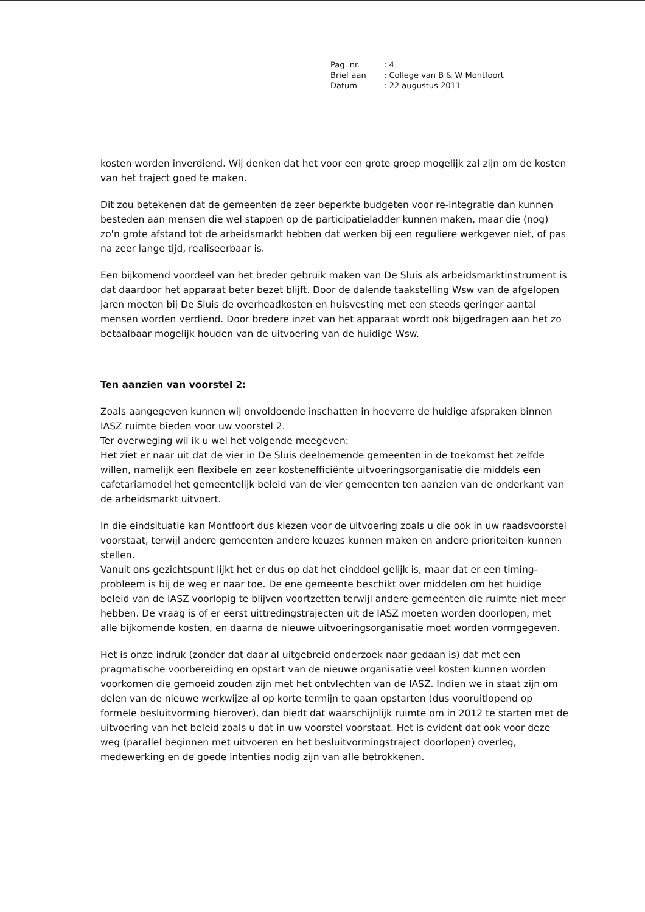| Pag. nr. | : 4 |
| Brief aan | : College van B & W Montfoort |
| Datum | : 22 augustus 2011 |
kosten worden inverdiend. Wij denken dat het voor een grote groep mogelijk zal zijn om de kosten van het traject goed te maken.
Dit zou betekenen dat de gemeenten de zeer beperkte budgeten voor re-integratie dan kunnen besteden aan mensen die wel stappen op de participatieladder kunnen maken, maar die (nog) zo'n grote afstand tot de arbeidsmarkt hebben dat werken bij een reguliere werkgever niet, of pas na zeer lange tijd, realiseerbaar is.
Een bijkomend voordeel van het breder gebruik maken van De Sluis als arbeidsmarktinstrument is dat daardoor het apparaat beter bezet blijft. Door de dalende taakstelling Wsw van de afgelopen jaren moeten bij De Sluis de overheadkosten en huisvesting met een steeds geringer aantal mensen worden verdiend. Door bredere inzet van het apparaat wordt ook bijgedragen aan het zo betaalbaar mogelijk houden van de uitvoering van de huidige Wsw.
Ten aanzien van voorstel 2:
Zoals aangegeven kunnen wij onvoldoende inschatten in hoeverre de huidige afspraken binnen IASZ ruimte bieden voor uw voorstel 2.
Ter overweging wil ik u wel het volgende meegeven:
Het ziet er naar uit dat de vier in De Sluis deelnemende gemeenten in de toekomst het zelfde willen, namelijk een flexibele en zeer kostenefficiënte uitvoeringsorganisatie die middels een cafetariamodel het gemeentelijk beleid van de vier gemeenten ten aanzien van de onderkant van de arbeidsmarkt uitvoert.
In die eindsituatie kan Montfoort dus kiezen voor de uitvoering zoals u die ook in uw raadsvoorstel voorstaat, terwijl andere gemeenten andere keuzes kunnen maken en andere prioriteiten kunnen stellen.
Vanuit ons gezichtspunt lijkt het er dus op dat het einddoel gelijk is, maar dat er een timing-probleem is bij de weg er naar toe. De ene gemeente beschikt over middelen om het huidige beleid van de IASZ voorlopig te blijven voortzetten terwijl andere gemeenten die ruimte niet meer hebben. De vraag is of er eerst uittredingstrajecten uit de IASZ moeten worden doorlopen, met alle bijkomende kosten, en daarna de nieuwe uitvoeringsorganisatie moet worden vormgegeven.
Het is onze indruk (zonder dat daar al uitgebreid onderzoek naar gedaan is) dat met een pragmatische voorbereiding en opstart van de nieuwe organisatie veel kosten kunnen worden voorkomen die gemoeid zouden zijn met het ontvlechten van de IASZ. Indien we in staat zijn om delen van de nieuwe werkwijze al op korte termijn te gaan opstarten (dus vooruitlopend op formele besluitvorming hierover), dan biedt dat waarschijnlijk ruimte om in 2012 te starten met de uitvoering van het beleid zoals u dat in uw voorstel voorstaat. Het is evident dat ook voor deze weg (parallel beginnen met uitvoeren en het besluitvormingstraject doorlopen) overleg, medewerking en de goede intenties nodig zijn van alle betrokkenen.